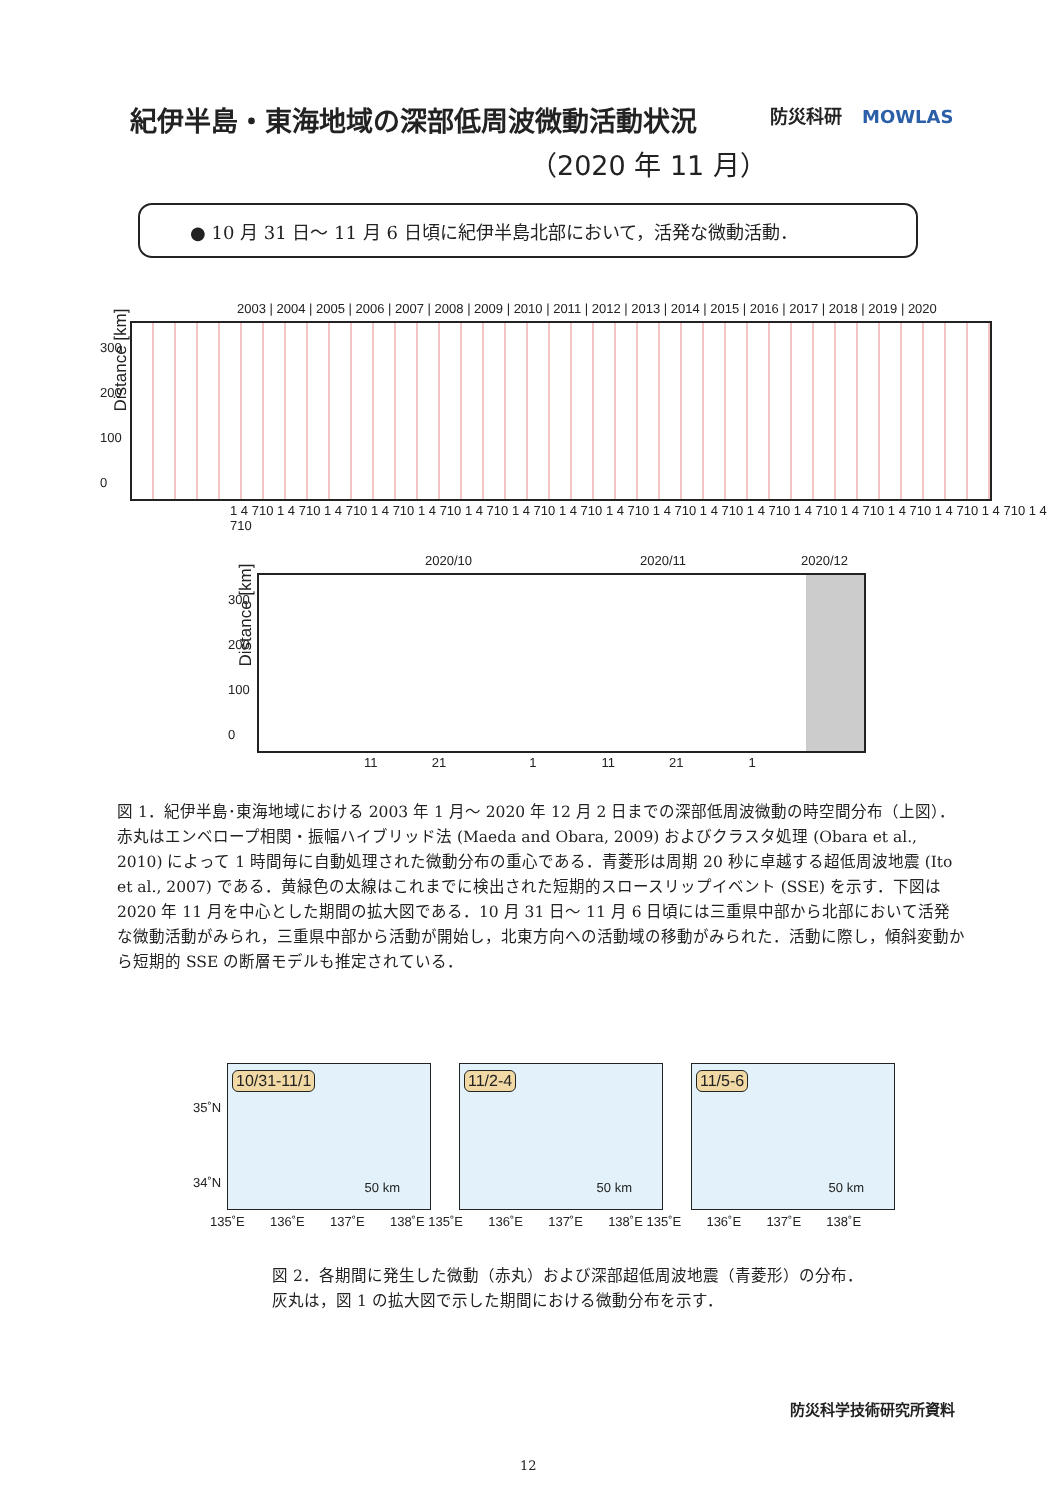紀伊半島・東海地域の深部低周波微動活動状況
（2020 年 11 月）
防災科研 MOWLAS
● 10 月 31 日～ 11 月 6 日頃に紀伊半島北部において，活発な微動活動．
2003 | 2004 | 2005 | 2006 | 2007 | 2008 | 2009 | 2010 | 2011 | 2012 | 2013 | 2014 | 2015 | 2016 | 2017 | 2018 | 2019 | 2020
Distance [km]
300
200
100
0
1 4 710 1 4 710 1 4 710 1 4 710 1 4 710 1 4 710 1 4 710 1 4 710 1 4 710 1 4 710 1 4 710 1 4 710 1 4 710 1 4 710 1 4 710 1 4 710 1 4 710 1 4 710
2020/10 2020/11 2020/12
Distance [km]
300
200
100
0
11 21 1 11 21 1
図 1．紀伊半島･東海地域における 2003 年 1 月～ 2020 年 12 月 2 日までの深部低周波微動の時空間分布（上図）．赤丸はエンベロープ相関・振幅ハイブリッド法 (Maeda and Obara, 2009) およびクラスタ処理 (Obara et al., 2010) によって 1 時間毎に自動処理された微動分布の重心である．青菱形は周期 20 秒に卓越する超低周波地震 (Ito et al., 2007) である．黄緑色の太線はこれまでに検出された短期的スロースリップイベント (SSE) を示す．下図は 2020 年 11 月を中心とした期間の拡大図である．10 月 31 日～ 11 月 6 日頃には三重県中部から北部において活発な微動活動がみられ，三重県中部から活動が開始し，北東方向への活動域の移動がみられた．活動に際し，傾斜変動から短期的 SSE の断層モデルも推定されている．
35˚N
34˚N
10/31-11/1
50 km
11/2-4
50 km
11/5-6
50 km
135˚E 136˚E 137˚E 138˚E 135˚E 136˚E 137˚E 138˚E 135˚E 136˚E 137˚E 138˚E
図 2．各期間に発生した微動（赤丸）および深部超低周波地震（青菱形）の分布．灰丸は，図 1 の拡大図で示した期間における微動分布を示す．
防災科学技術研究所資料
12